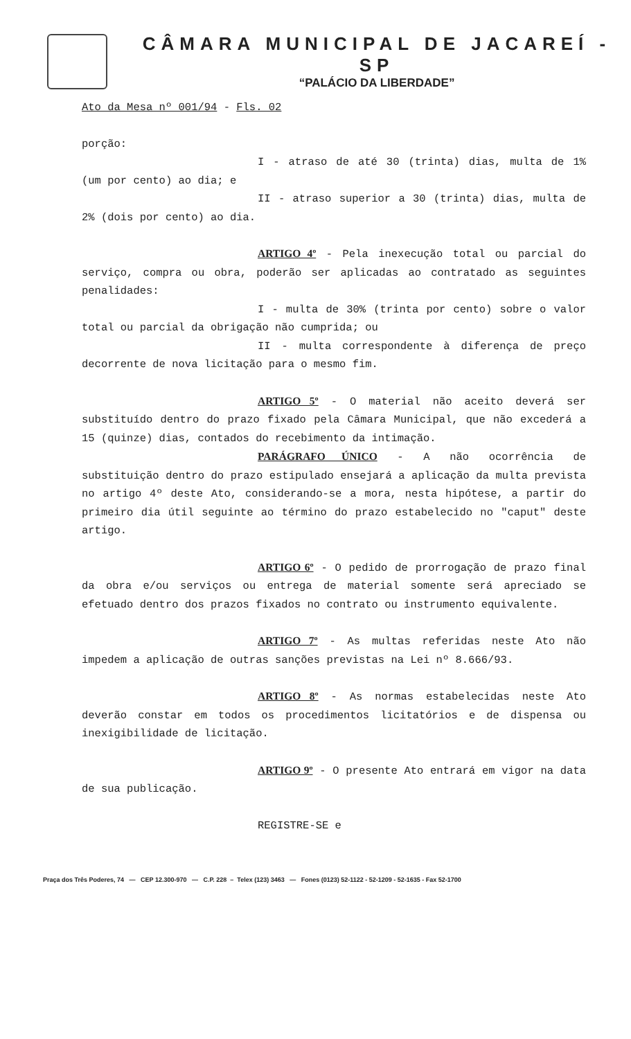CÂMARA MUNICIPAL DE JACAREÍ - SP
“PALÁCIO DA LIBERDADE”
Ato da Mesa nº 001/94 - Fls. 02
porção:
I - atraso de até 30 (trinta) dias, multa de 1% (um por cento) ao dia; e
II - atraso superior a 30 (trinta) dias, multa de 2% (dois por cento) ao dia.
ARTIGO 4º - Pela inexecução total ou parcial do serviço, compra ou obra, poderão ser aplicadas ao contratado as seguintes penalidades:
I - multa de 30% (trinta por cento) sobre o valor total ou parcial da obrigação não cumprida; ou
II - multa correspondente à diferença de preço decorrente de nova licitação para o mesmo fim.
ARTIGO 5º - O material não aceito deverá ser substituído dentro do prazo fixado pela Câmara Municipal, que não excederá a 15 (quinze) dias, contados do recebimento da intimação.
PARÁGRAFO ÚNICO - A não ocorrência de substituição dentro do prazo estipulado ensejará a aplicação da multa prevista no artigo 4º deste Ato, considerando-se a mora, nesta hipótese, a partir do primeiro dia útil seguinte ao término do prazo estabelecido no "caput" deste artigo.
ARTIGO 6º - O pedido de prorrogação de prazo final da obra e/ou serviços ou entrega de material somente será apreciado se efetuado dentro dos prazos fixados no contrato ou instrumento equivalente.
ARTIGO 7º - As multas referidas neste Ato não impedem a aplicação de outras sanções previstas na Lei nº 8.666/93.
ARTIGO 8º - As normas estabelecidas neste Ato deverão constar em todos os procedimentos licitatórios e de dispensa ou inexigibilidade de licitação.
ARTIGO 9º - O presente Ato entrará em vigor na data de sua publicação.
REGISTRE-SE e
Praça dos Três Poderes, 74 — CEP 12.300-970 — C.P. 228 – Telex (123) 3463 — Fones (0123) 52-1122 - 52-1209 - 52-1635 - Fax 52-1700